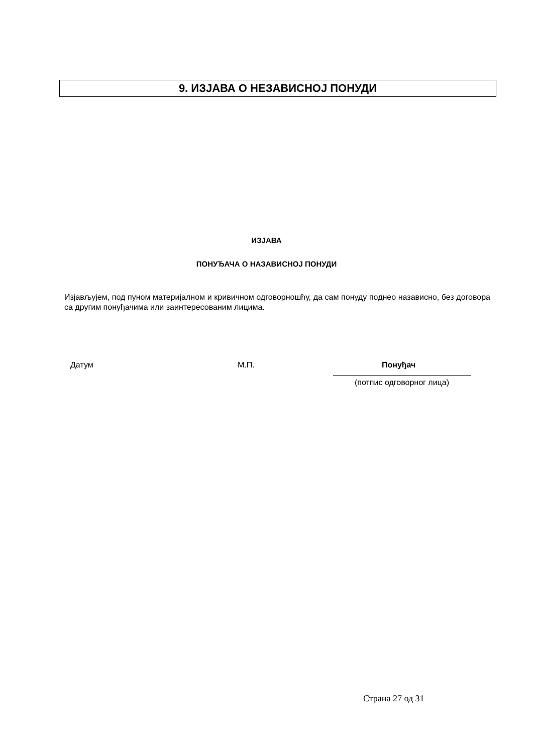9. ИЗЈАВА О НЕЗАВИСНОЈ ПОНУДИ
ИЗЈАВА
ПОНУЂАЧА О НАЗАВИСНОЈ ПОНУДИ
Изјављујем, под пуном материјалном и кривичном одговорношћу, да сам понуду поднео назависно, без договора са другим понуђачима или заинтересованим лицима.
Датум М.П. Понуђач
(потпис одговорног лица)
Страна 27 од 31